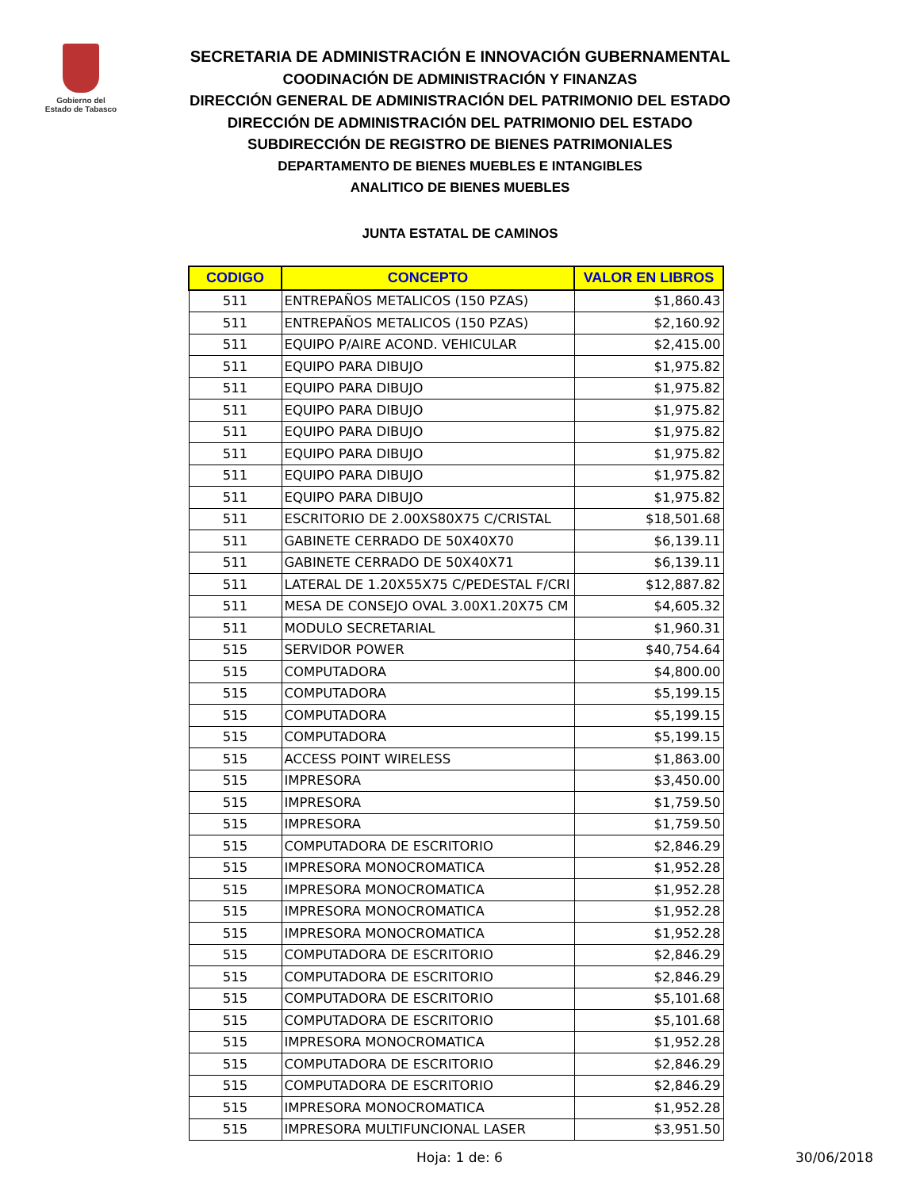Gobierno del
Estado de Tabasco
SECRETARIA DE ADMINISTRACIÓN E INNOVACIÓN GUBERNAMENTAL
COODINACIÓN DE ADMINISTRACIÓN Y FINANZAS
DIRECCIÓN GENERAL DE ADMINISTRACIÓN DEL PATRIMONIO DEL ESTADO
DIRECCIÓN DE ADMINISTRACIÓN DEL PATRIMONIO DEL ESTADO
SUBDIRECCIÓN DE REGISTRO DE BIENES PATRIMONIALES
DEPARTAMENTO DE BIENES MUEBLES E INTANGIBLES
ANALITICO DE BIENES MUEBLES
JUNTA ESTATAL DE CAMINOS
| CODIGO | CONCEPTO | VALOR EN LIBROS |
| --- | --- | --- |
| 511 | ENTREPAÑOS METALICOS (150 PZAS) | $1,860.43 |
| 511 | ENTREPAÑOS METALICOS (150 PZAS) | $2,160.92 |
| 511 | EQUIPO P/AIRE ACOND. VEHICULAR | $2,415.00 |
| 511 | EQUIPO PARA DIBUJO | $1,975.82 |
| 511 | EQUIPO PARA DIBUJO | $1,975.82 |
| 511 | EQUIPO PARA DIBUJO | $1,975.82 |
| 511 | EQUIPO PARA DIBUJO | $1,975.82 |
| 511 | EQUIPO PARA DIBUJO | $1,975.82 |
| 511 | EQUIPO PARA DIBUJO | $1,975.82 |
| 511 | EQUIPO PARA DIBUJO | $1,975.82 |
| 511 | ESCRITORIO DE 2.00XS80X75 C/CRISTAL | $18,501.68 |
| 511 | GABINETE CERRADO DE 50X40X70 | $6,139.11 |
| 511 | GABINETE CERRADO DE 50X40X71 | $6,139.11 |
| 511 | LATERAL DE 1.20X55X75 C/PEDESTAL F/CRI | $12,887.82 |
| 511 | MESA DE CONSEJO OVAL 3.00X1.20X75 CM | $4,605.32 |
| 511 | MODULO SECRETARIAL | $1,960.31 |
| 515 | SERVIDOR POWER | $40,754.64 |
| 515 | COMPUTADORA | $4,800.00 |
| 515 | COMPUTADORA | $5,199.15 |
| 515 | COMPUTADORA | $5,199.15 |
| 515 | COMPUTADORA | $5,199.15 |
| 515 | ACCESS POINT WIRELESS | $1,863.00 |
| 515 | IMPRESORA | $3,450.00 |
| 515 | IMPRESORA | $1,759.50 |
| 515 | IMPRESORA | $1,759.50 |
| 515 | COMPUTADORA DE ESCRITORIO | $2,846.29 |
| 515 | IMPRESORA MONOCROMATICA | $1,952.28 |
| 515 | IMPRESORA MONOCROMATICA | $1,952.28 |
| 515 | IMPRESORA MONOCROMATICA | $1,952.28 |
| 515 | IMPRESORA MONOCROMATICA | $1,952.28 |
| 515 | COMPUTADORA DE ESCRITORIO | $2,846.29 |
| 515 | COMPUTADORA DE ESCRITORIO | $2,846.29 |
| 515 | COMPUTADORA DE ESCRITORIO | $5,101.68 |
| 515 | COMPUTADORA DE ESCRITORIO | $5,101.68 |
| 515 | IMPRESORA MONOCROMATICA | $1,952.28 |
| 515 | COMPUTADORA DE ESCRITORIO | $2,846.29 |
| 515 | COMPUTADORA DE ESCRITORIO | $2,846.29 |
| 515 | IMPRESORA MONOCROMATICA | $1,952.28 |
| 515 | IMPRESORA MULTIFUNCIONAL LASER | $3,951.50 |
Hoja: 1 de: 6 30/06/2018